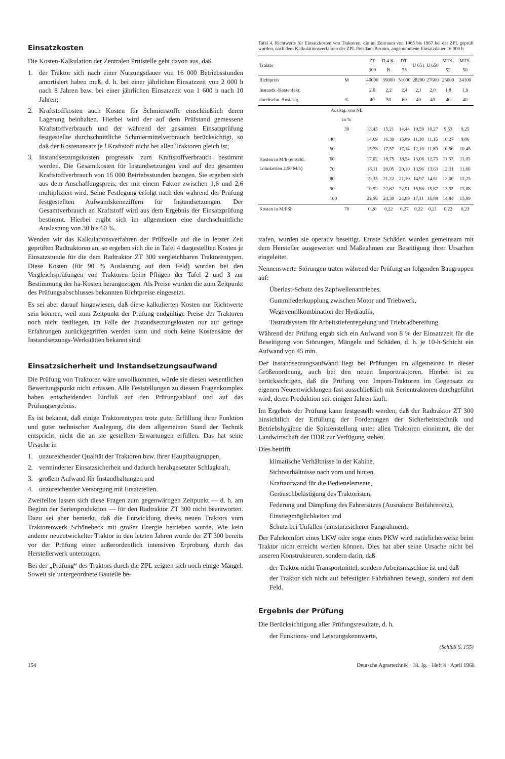Einsatzkosten
Die Kosten-Kalkulation der Zentralen Prüfstelle geht davon aus, daß
1. der Traktor sich nach einer Nutzungsdauer von 16 000 Betriebsstunden amortisiert haben muß, d. h. bei einer jährlichen Einsatzzeit von 2 000 h nach 8 Jahren bzw. bei einer jährlichen Einsatzzeit von 1 600 h nach 10 Jahren;
2. Kraftstoffkosten auch Kosten für Schmierstoffe einschließlich deren Lagerung beinhalten. Hierbei wird der auf dem Prüfstand gemessene Kraftstoffverbrauch und der während der gesamten Einsatzprüfung festgestellte durchschnittliche Schmiermittelverbrauch berücksichtigt, so daß der Kostenansatz je l Kraftstoff nicht bei allen Traktoren gleich ist;
3. Instandsetzungskosten progressiv zum Kraftstoffverbrauch bestimmt werden. Die Gesamtkosten für Instandsetzungen sind auf den gesamten Kraftstoffverbrauch von 16 000 Betriebsstunden bezogen. Sie ergeben sich aus dem Anschaffungspreis, der mit einem Faktor zwischen 1,6 und 2,6 multipliziert wird. Seine Festlegung erfolgt nach den während der Prüfung festgestellten Aufwandskennziffern für Instandsetzungen. Der Gesamtverbrauch an Kraftstoff wird aus dem Ergebnis der Einsatzprüfung bestimmt. Hierbei ergibt sich im allgemeinen eine durchschnittliche Auslastung von 30 bis 60 %.
Wenden wir das Kalkulationsverfahren der Prüfstelle auf die in letzter Zeit geprüften Radtraktoren an, so ergeben sich die in Tafel 4 dargestellten Kosten je Einsatzstunde für die dem Radtraktor ZT 300 vergleichbaren Traktorentypen. Diese Kosten (für 90 % Auslastung auf dem Feld) wurden bei den Vergleichsprüfungen von Traktoren beim Pflügen der Tafel 2 und 3 zur Bestimmung der ha-Kosten herangezogen. Als Preise wurden die zum Zeitpunkt des Prüfungsabschlusses bekannten Richtpreise eingesetzt.
Es sei aber darauf hingewiesen, daß diese kalkulierten Kosten nur Richtwerte sein können, weil zum Zeitpunkt der Prüfung endgültige Preise der Traktoren noch nicht festliegen, im Falle der Instandsetzungskosten nur auf geringe Erfahrungen zurückgegriffen werden kann und noch keine Kostensätze der Instandsetzungs-Werkstätten bekannt sind.
Einsatzsicherheit und Instandsetzungsaufwand
Die Prüfung von Traktoren wäre unvollkommen, würde sie diesen wesentlichen Bewertungspunkt nicht erfassen. Alle Feststellungen zu diesem Fragenkomplex haben entscheidenden Einfluß auf den Prüfungsablauf und auf das Prüfungsergebnis.
Es ist bekannt, daß einige Traktorentypen trotz guter Erfüllung ihrer Funktion und guter technischer Auslegung, die dem allgemeinen Stand der Technik entspricht, nicht die an sie gestellten Erwartungen erfüllen. Das hat seine Ursache in
1. unzureichender Qualität der Traktoren bzw. ihrer Hauptbaugruppen,
2. verminderter Einsatzsicherheit und dadurch herabgesetzter Schlagkraft,
3. großem Aufwand für Instandhaltungen und
4. unzureichender Versorgung mit Ersatzteilen.
Zweifellos lassen sich diese Fragen zum gegenwärtigen Zeitpunkt — d. h. am Beginn der Serienproduktion — für den Radtraktor ZT 300 nicht beantworten. Dazu sei aber bemerkt, daß die Entwicklung dieses neuen Traktors vom Traktorenwerk Schönebeck mit großer Energie betrieben wurde. Wie kein anderer neuentwickelter Traktor in den letzten Jahren wurde der ZT 300 bereits vor der Prüfung einer außerordentlich intensiven Erprobung durch das Herstellerwerk unterzogen.
Bei der „Prüfung“ des Traktors durch die ZPL zeigten sich noch einige Mängel. Soweit sie untergeordnete Bauteile be-
Tafel 4. Richtwerte für Einsatzkosten von Traktoren, die im Zeitraum von 1965 bis 1967 bei der ZPL geprüft wurden, nach dem Kalkulationsverfahren der ZPL Potsdam-Bornim, angenommene Einsatzdauer 16 000 h
| Traktor | | ZT 300 | D 4 K-B | DT-75 | U 651 | U 650 | MTS-52 | MTS-50 |
| --- | --- | --- | --- | --- | --- | --- | --- | --- |
| Richtpreis | M | 40000 | 39000 | 51000 | 28200 | 27600 | 25000 | 24100 |
| Instands.-Kostenfakt. | | 2,0 | 2,2 | 2,4 | 2,1 | 2,0 | 1,8 | 1,9 |
| durchschn. Auslastg. | % | 40 | 50 | 60 | 40 | 40 | 40 | 40 |
| | Auslstg. von NE in % | | | | | | | |
| Kosten in M/h (einschl. Lohnkosten 2,50 M/h) | 30 | 13,45 | 15,21 | 14,44 | 10,59 | 10,27 | 9,53 | 9,25 |
| | 40 | 14,69 | 16,39 | 15,89 | 11,38 | 11,15 | 10,27 | 9,86 |
| | 50 | 15,78 | 17,57 | 17,14 | 12,16 | 11,89 | 10,96 | 10,45 |
| | 60 | 17,02 | 18,75 | 18,54 | 13,06 | 12,75 | 11,57 | 11,05 |
| | 70 | 18,11 | 20,05 | 20,10 | 13,96 | 13,63 | 12,31 | 11,66 |
| | 80 | 19,35 | 21,22 | 21,10 | 14,97 | 14,61 | 13,00 | 12,25 |
| | 90 | 10,92 | 22,62 | 22,91 | 15,86 | 15,67 | 13,97 | 13,08 |
| | 100 | 22,96 | 24,30 | 24,89 | 17,11 | 16,88 | 14,84 | 13,89 |
| Kosten in M/PSh | 70 | 0,20 | 0,22 | 0,27 | 0,22 | 0,21 | 0,22 | 0,23 |
trafen, wurden sie operativ beseitigt. Ernste Schäden wurden gemeinsam mit dem Hersteller ausgewertet und Maßnahmen zur Beseitigung ihrer Ursachen eingeleitet.
Nennenswerte Störungen traten während der Prüfung an folgenden Baugruppen auf:
Überlast-Schutz des Zapfwellenantriebes,
Gummifederkupplung zwischen Motor und Triebwerk,
Wegeventilkombination der Hydraulik,
Tastradsystem für Arbeitstiefenregelung und Triebradbereifung.
Während der Prüfung ergab sich ein Aufwand von 8 % der Einsatzzeit für die Beseitigung von Störungen, Mängeln und Schäden, d. h. je 10-h-Schicht ein Aufwand von 45 min.
Der Instandsetzungsaufwand liegt bei Prüfungen im allgemeinen in dieser Größenordnung, auch bei den neuen Importtraktoren. Hierbei ist zu berücksichtigen, daß die Prüfung von Import-Traktoren im Gegensatz zu eigenen Neuentwicklungen fast ausschließlich mit Serientraktoren durchgeführt wird, deren Produktion seit einigen Jahren läuft.
Im Ergebnis der Prüfung kann festgestellt werden, daß der Radtraktor ZT 300 hinsichtlich der Erfüllung der Forderungen der Sicherheitstechnik und Betriebshygiene die Spitzenstellung unter allen Traktoren einnimmt, die der Landwirtschaft der DDR zur Verfügung stehen.
Dies betrifft
klimatische Verhältnisse in der Kabine,
Sichtverhältnisse nach vorn und hinten,
Kraftaufwand für die Bedienelemente,
Geräuschbelästigung des Traktoristen,
Federung und Dämpfung des Fahrersitzes (Ausnahme Beifahrersitz),
Einstiegmöglichkeiten und
Schutz bei Unfällen (umsturzsicherer Fangrahmen).
Der Fahrkomfort eines LKW oder sogar eines PKW wird natürlicherweise beim Traktor nicht erreicht werden können. Dies hat aber seine Ursache nicht bei unseren Konstrukteuren, sondern darin, daß
der Traktor nicht Transportmittel, sondern Arbeitsmaschine ist und daß
der Traktor sich nicht auf befestigten Fahrbahnen bewegt, sondern auf dem Feld.
Ergebnis der Prüfung
Die Berücksichtigung aller Prüfungsresultate, d. h.
der Funktions- und Leistungskennwerte,
(Schluß S. 155)
154 Deutsche Agrartechnik · 18. Jg. · Heft 4 · April 1968